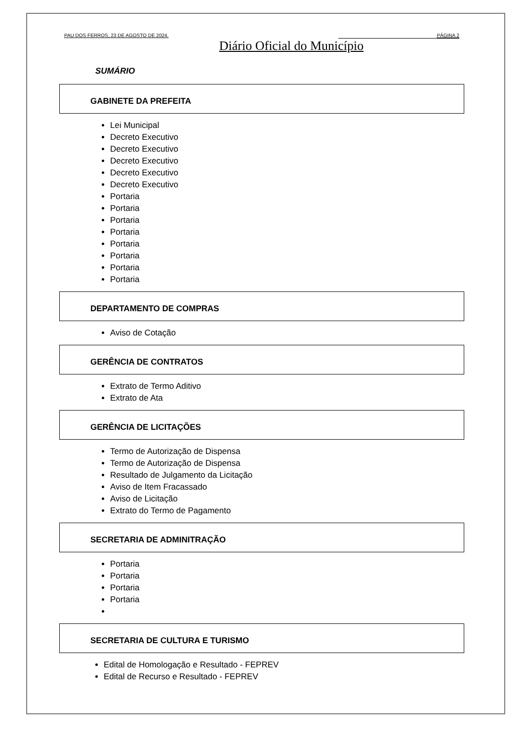PAU DOS FERROS, 23 DE AGOSTO DE 2024. PÁGINA 2
Diário Oficial do Município
SUMÁRIO
GABINETE DA PREFEITA
Lei Municipal
Decreto Executivo
Decreto Executivo
Decreto Executivo
Decreto Executivo
Decreto Executivo
Portaria
Portaria
Portaria
Portaria
Portaria
Portaria
Portaria
Portaria
DEPARTAMENTO DE COMPRAS
Aviso de Cotação
GERÊNCIA DE CONTRATOS
Extrato de Termo Aditivo
Extrato de Ata
GERÊNCIA DE LICITAÇÕES
Termo de Autorização de Dispensa
Termo de Autorização de Dispensa
Resultado de Julgamento da Licitação
Aviso de Item Fracassado
Aviso de Licitação
Extrato do Termo de Pagamento
SECRETARIA DE ADMINITRAÇÃO
Portaria
Portaria
Portaria
Portaria
SECRETARIA DE CULTURA E TURISMO
Edital de Homologação e Resultado - FEPREV
Edital de Recurso e Resultado - FEPREV